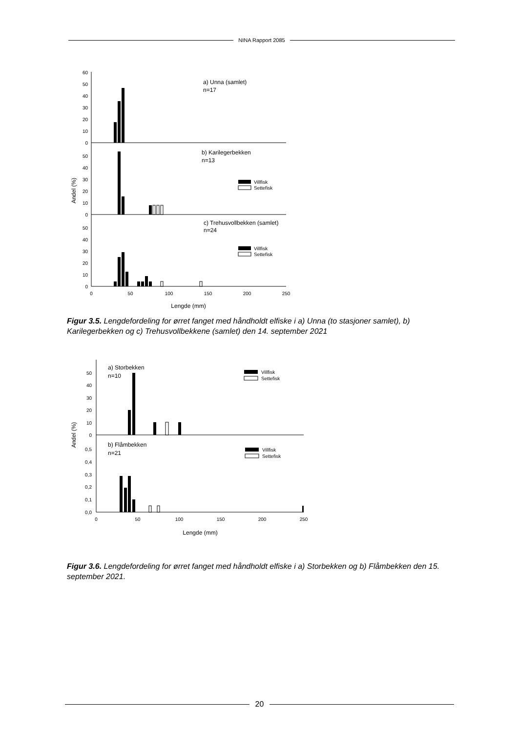NINA Rapport 2085
60
50
40
30
20
10
0
50
40
30
20
10
0
50
40
30
20
10
0
0
50
100
150
200
250
Lengde (mm)
Andel (%)
a) Unna (samlet)
n=17
b) Karilegerbekken
n=13
c) Trehusvollbekken (samlet)
n=24
Villfisk
Settefisk
Villfisk
Settefisk
Figur 3.5. Lengdefordeling for ørret fanget med håndholdt elfiske i a) Unna (to stasjoner samlet), b) Karilegerbekken og c) Trehusvollbekkene (samlet) den 14. september 2021
50
40
30
20
10
0
0,5
0,4
0,3
0,2
0,1
0,0
0
50
100
150
200
250
Lengde (mm)
Andel (%)
a) Storbekken
n=10
b) Flåmbekken
n=21
Villfisk
Settefisk
Villfisk
Settefisk
Figur 3.6. Lengdefordeling for ørret fanget med håndholdt elfiske i a) Storbekken og b) Flåmbekken den 15. september 2021.
20